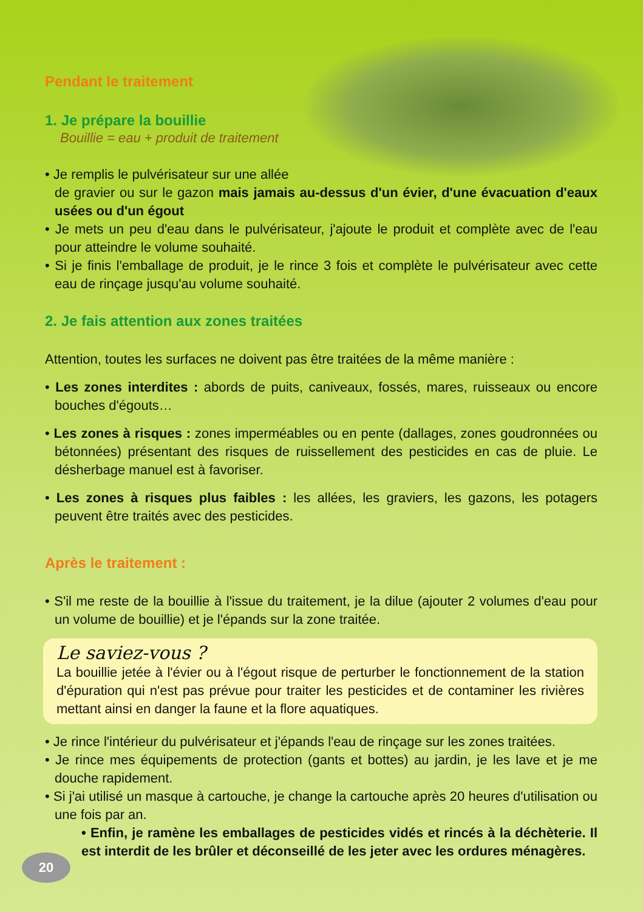Pendant le traitement
1. Je prépare la bouillie
Bouillie = eau + produit de traitement
• Je remplis le pulvérisateur sur une allée
de gravier ou sur le gazon mais jamais au-dessus d'un évier, d'une évacuation d'eaux usées ou d'un égout
• Je mets un peu d'eau dans le pulvérisateur, j'ajoute le produit et complète avec de l'eau pour atteindre le volume souhaité.
• Si je finis l'emballage de produit, je le rince 3 fois et complète le pulvérisateur avec cette eau de rinçage jusqu'au volume souhaité.
2. Je fais attention aux zones traitées
Attention, toutes les surfaces ne doivent pas être traitées de la même manière :
• Les zones interdites : abords de puits, caniveaux, fossés, mares, ruisseaux ou encore bouches d'égouts…
• Les zones à risques : zones imperméables ou en pente (dallages, zones goudronnées ou bétonnées) présentant des risques de ruissellement des pesticides en cas de pluie. Le désherbage manuel est à favoriser.
• Les zones à risques plus faibles : les allées, les graviers, les gazons, les potagers peuvent être traités avec des pesticides.
Après le traitement :
• S'il me reste de la bouillie à l'issue du traitement, je la dilue (ajouter 2 volumes d'eau pour un volume de bouillie) et je l'épands sur la zone traitée.
Le saviez-vous ?
La bouillie jetée à l'évier ou à l'égout risque de perturber le fonctionnement de la station d'épuration qui n'est pas prévue pour traiter les pesticides et de contaminer les rivières mettant ainsi en danger la faune et la flore aquatiques.
• Je rince l'intérieur du pulvérisateur et j'épands l'eau de rinçage sur les zones traitées.
• Je rince mes équipements de protection (gants et bottes) au jardin, je les lave et je me douche rapidement.
• Si j'ai utilisé un masque à cartouche, je change la cartouche après 20 heures d'utilisation ou une fois par an.
• Enfin, je ramène les emballages de pesticides vidés et rincés à la déchèterie. Il est interdit de les brûler et déconseillé de les jeter avec les ordures ménagères.
20